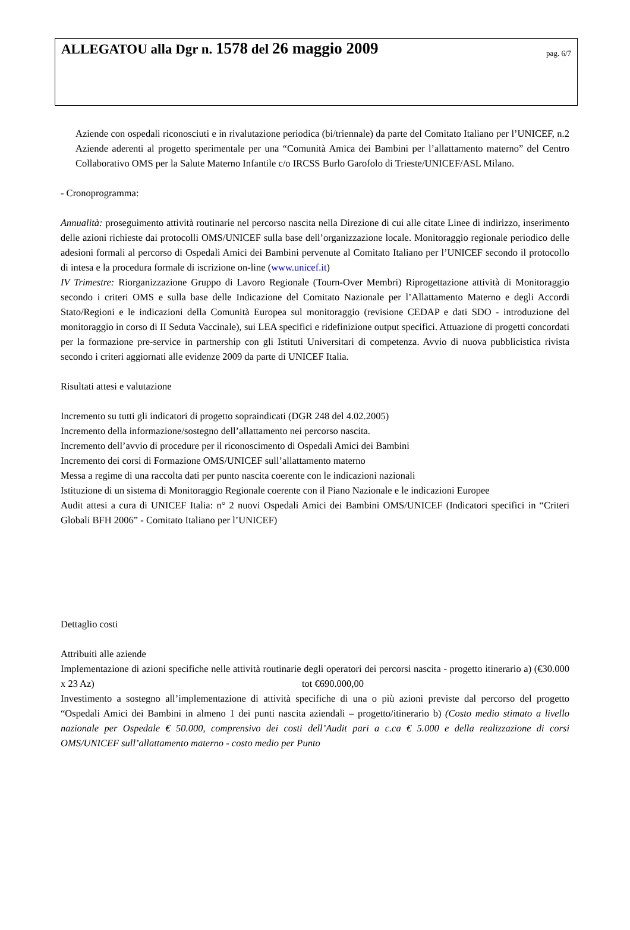ALLEGATOU alla Dgr n. 1578 del 26 maggio 2009
pag. 6/7
Aziende con ospedali riconosciuti e in rivalutazione periodica (bi/triennale) da parte del Comitato Italiano per l’UNICEF, n.2 Aziende aderenti al progetto sperimentale per una “Comunità Amica dei Bambini per l’allattamento materno” del Centro Collaborativo OMS per la Salute Materno Infantile c/o IRCSS Burlo Garofolo di Trieste/UNICEF/ASL Milano.
- Cronoprogramma:
Annualità: proseguimento attività routinarie nel percorso nascita nella Direzione di cui alle citate Linee di indirizzo, inserimento delle azioni richieste dai protocolli OMS/UNICEF sulla base dell’organizzazione locale. Monitoraggio regionale periodico delle adesioni formali al percorso di Ospedali Amici dei Bambini pervenute al Comitato Italiano per l’UNICEF secondo il protocollo di intesa e la procedura formale di iscrizione on-line (www.unicef.it)
IV Trimestre: Riorganizzazione Gruppo di Lavoro Regionale (Tourn-Over Membri) Riprogettazione attività di Monitoraggio secondo i criteri OMS e sulla base delle Indicazione del Comitato Nazionale per l’Allattamento Materno e degli Accordi Stato/Regioni e le indicazioni della Comunità Europea sul monitoraggio (revisione CEDAP e dati SDO - introduzione del monitoraggio in corso di II Seduta Vaccinale), sui LEA specifici e ridefinizione output specifici. Attuazione di progetti concordati per la formazione pre-service in partnership con gli Istituti Universitari di competenza. Avvio di nuova pubblicistica rivista secondo i criteri aggiornati alle evidenze 2009 da parte di UNICEF Italia.
Risultati attesi e valutazione
Incremento su tutti gli indicatori di progetto sopraindicati (DGR 248 del 4.02.2005)
Incremento della informazione/sostegno dell’allattamento nei percorso nascita.
Incremento dell’avvio di procedure per il riconoscimento di Ospedali Amici dei Bambini
Incremento dei corsi di Formazione OMS/UNICEF sull’allattamento materno
Messa a regime di una raccolta dati per punto nascita coerente con le indicazioni nazionali
Istituzione di un sistema di Monitoraggio Regionale coerente con il Piano Nazionale e le indicazioni Europee
Audit attesi a cura di UNICEF Italia: n° 2 nuovi Ospedali Amici dei Bambini OMS/UNICEF (Indicatori specifici in “Criteri Globali BFH 2006” - Comitato Italiano per l’UNICEF)
Dettaglio costi
Attribuiti alle aziende
Implementazione di azioni specifiche nelle attività routinarie degli operatori dei percorsi nascita - progetto itinerario a) (€30.000 x 23 Az) tot €690.000,00
Investimento a sostegno all’implementazione di attività specifiche di una o più azioni previste dal percorso del progetto “Ospedali Amici dei Bambini in almeno 1 dei punti nascita aziendali – progetto/itinerario b) (Costo medio stimato a livello nazionale per Ospedale € 50.000, comprensivo dei costi dell’Audit pari a c.ca € 5.000 e della realizzazione di corsi OMS/UNICEF sull’allattamento materno - costo medio per Punto